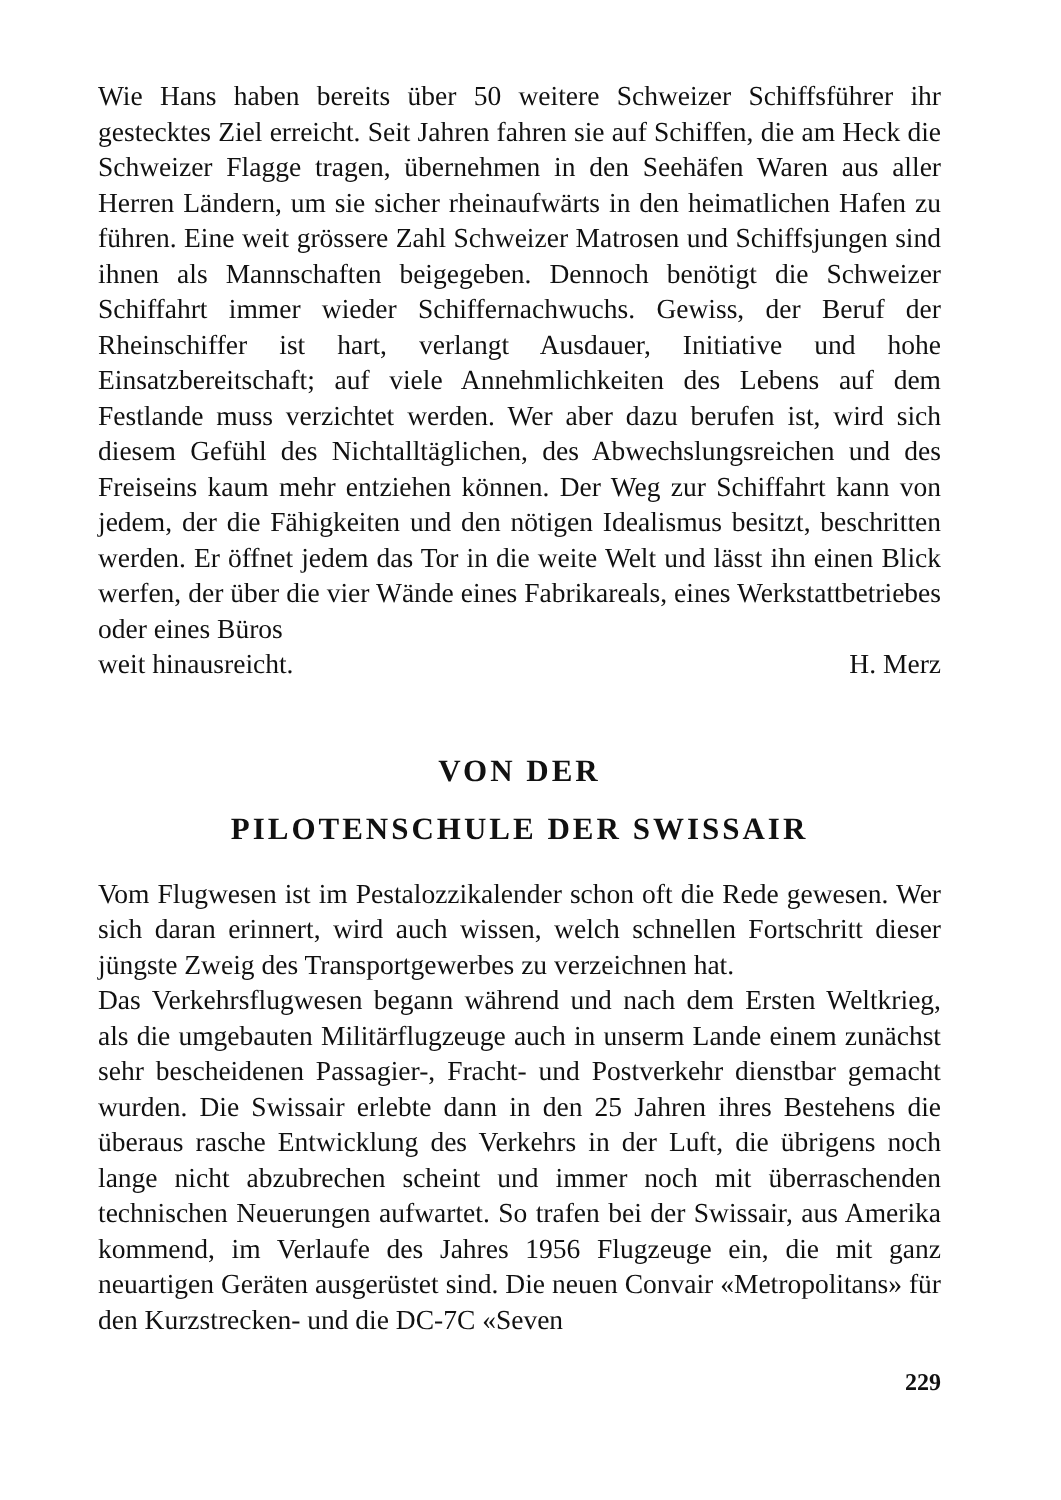Wie Hans haben bereits über 50 weitere Schweizer Schiffsführer ihr gestecktes Ziel erreicht. Seit Jahren fahren sie auf Schiffen, die am Heck die Schweizer Flagge tragen, übernehmen in den Seehäfen Waren aus aller Herren Ländern, um sie sicher rheinaufwärts in den heimatlichen Hafen zu führen. Eine weit grössere Zahl Schweizer Matrosen und Schiffsjungen sind ihnen als Mannschaften beigegeben. Dennoch benötigt die Schweizer Schiffahrt immer wieder Schiffernachwuchs. Gewiss, der Beruf der Rheinschiffer ist hart, verlangt Ausdauer, Initiative und hohe Einsatzbereitschaft; auf viele Annehmlichkeiten des Lebens auf dem Festlande muss verzichtet werden. Wer aber dazu berufen ist, wird sich diesem Gefühl des Nichtalltäglichen, des Abwechslungsreichen und des Freiseins kaum mehr entziehen können. Der Weg zur Schiffahrt kann von jedem, der die Fähigkeiten und den nötigen Idealismus besitzt, beschritten werden. Er öffnet jedem das Tor in die weite Welt und lässt ihn einen Blick werfen, der über die vier Wände eines Fabrikareals, eines Werkstattbetriebes oder eines Büros
weit hinausreicht. H. Merz
VON DER
PILOTENSCHULE DER SWISSAIR
Vom Flugwesen ist im Pestalozzikalender schon oft die Rede gewesen. Wer sich daran erinnert, wird auch wissen, welch schnellen Fortschritt dieser jüngste Zweig des Transportgewerbes zu verzeichnen hat.
Das Verkehrsflugwesen begann während und nach dem Ersten Weltkrieg, als die umgebauten Militärflugzeuge auch in unserm Lande einem zunächst sehr bescheidenen Passagier-, Fracht- und Postverkehr dienstbar gemacht wurden. Die Swissair erlebte dann in den 25 Jahren ihres Bestehens die überaus rasche Entwicklung des Verkehrs in der Luft, die übrigens noch lange nicht abzubrechen scheint und immer noch mit überraschenden technischen Neuerungen aufwartet. So trafen bei der Swissair, aus Amerika kommend, im Verlaufe des Jahres 1956 Flugzeuge ein, die mit ganz neuartigen Geräten ausgerüstet sind. Die neuen Convair «Metropolitans» für den Kurzstrecken- und die DC-7C «Seven
229